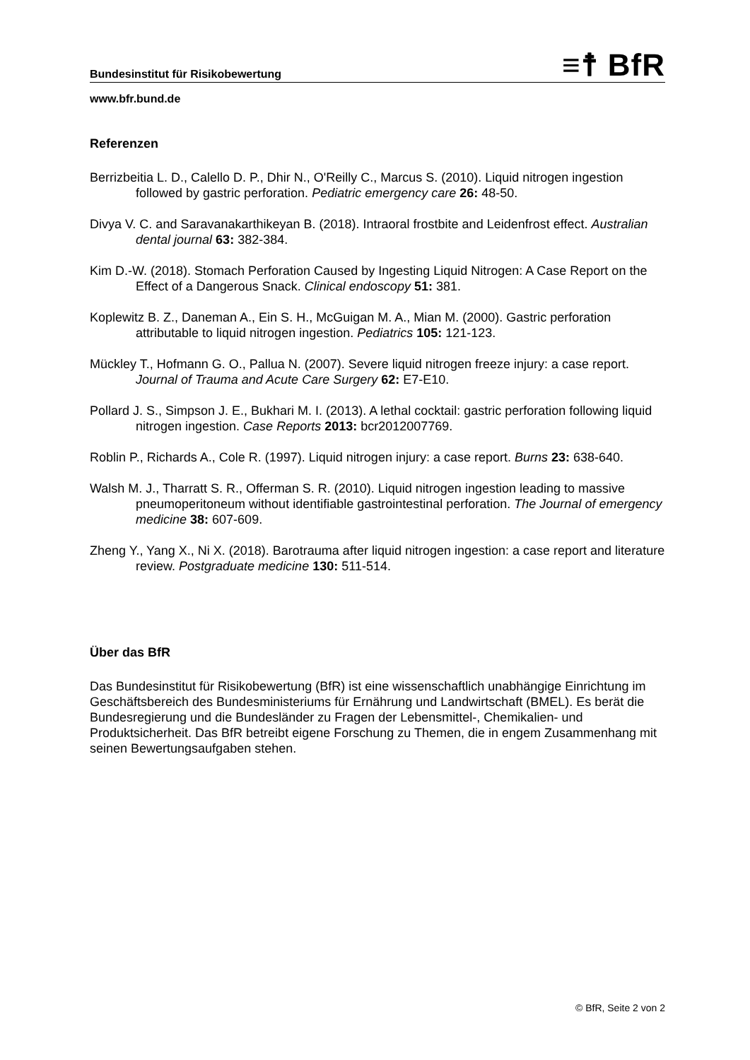Bundesinstitut für Risikobewertung ≡☨ BfR
www.bfr.bund.de
Referenzen
Berrizbeitia L. D., Calello D. P., Dhir N., O'Reilly C., Marcus S. (2010). Liquid nitrogen ingestion followed by gastric perforation. Pediatric emergency care 26: 48-50.
Divya V. C. and Saravanakarthikeyan B. (2018). Intraoral frostbite and Leidenfrost effect. Australian dental journal 63: 382-384.
Kim D.-W. (2018). Stomach Perforation Caused by Ingesting Liquid Nitrogen: A Case Report on the Effect of a Dangerous Snack. Clinical endoscopy 51: 381.
Koplewitz B. Z., Daneman A., Ein S. H., McGuigan M. A., Mian M. (2000). Gastric perforation attributable to liquid nitrogen ingestion. Pediatrics 105: 121-123.
Mückley T., Hofmann G. O., Pallua N. (2007). Severe liquid nitrogen freeze injury: a case report. Journal of Trauma and Acute Care Surgery 62: E7-E10.
Pollard J. S., Simpson J. E., Bukhari M. I. (2013). A lethal cocktail: gastric perforation following liquid nitrogen ingestion. Case Reports 2013: bcr2012007769.
Roblin P., Richards A., Cole R. (1997). Liquid nitrogen injury: a case report. Burns 23: 638-640.
Walsh M. J., Tharratt S. R., Offerman S. R. (2010). Liquid nitrogen ingestion leading to massive pneumoperitoneum without identifiable gastrointestinal perforation. The Journal of emergency medicine 38: 607-609.
Zheng Y., Yang X., Ni X. (2018). Barotrauma after liquid nitrogen ingestion: a case report and literature review. Postgraduate medicine 130: 511-514.
Über das BfR
Das Bundesinstitut für Risikobewertung (BfR) ist eine wissenschaftlich unabhängige Einrichtung im Geschäftsbereich des Bundesministeriums für Ernährung und Landwirtschaft (BMEL). Es berät die Bundesregierung und die Bundesländer zu Fragen der Lebensmittel-, Chemikalien- und Produktsicherheit. Das BfR betreibt eigene Forschung zu Themen, die in engem Zusammenhang mit seinen Bewertungsaufgaben stehen.
© BfR, Seite 2 von 2